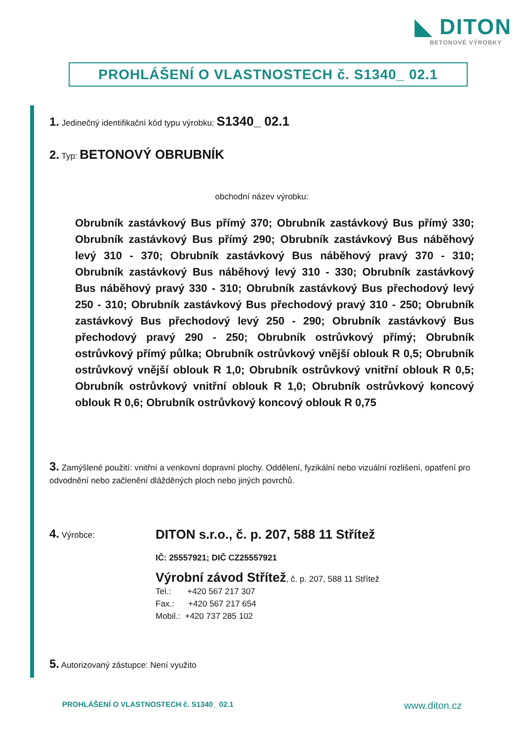◣ DITON
BETONOVÉ VÝROBKY
PROHLÁŠENÍ O VLASTNOSTECH č. S1340_ 02.1
1. Jedinečný identifikační kód typu výrobku: S1340_ 02.1
2. Typ: BETONOVÝ OBRUBNÍK
obchodní název výrobku:
Obrubník zastávkový Bus přímý 370; Obrubník zastávkový Bus přímý 330; Obrubník zastávkový Bus přímý 290; Obrubník zastávkový Bus náběhový levý 310 - 370; Obrubník zastávkový Bus náběhový pravý 370 - 310; Obrubník zastávkový Bus náběhový levý 310 - 330; Obrubník zastávkový Bus náběhový pravý 330 - 310; Obrubník zastávkový Bus přechodový levý 250 - 310; Obrubník zastávkový Bus přechodový pravý 310 - 250; Obrubník zastávkový Bus přechodový levý 250 - 290; Obrubník zastávkový Bus přechodový pravý 290 - 250; Obrubník ostrůvkový přímý; Obrubník ostrůvkový přímý půlka; Obrubník ostrůvkový vnější oblouk R 0,5; Obrubník ostrůvkový vnější oblouk R 1,0; Obrubník ostrůvkový vnitřní oblouk R 0,5; Obrubník ostrůvkový vnitřní oblouk R 1,0; Obrubník ostrůvkový koncový oblouk R 0,6; Obrubník ostrůvkový koncový oblouk R 0,75
3. Zamýšlené použití: vnitřní a venkovní dopravní plochy. Oddělení, fyzikální nebo vizuální rozlišení, opatření pro odvodnění nebo začlenění dlážděných ploch nebo jiných povrchů.
4. Výrobce:
DITON s.r.o., č. p. 207, 588 11 Střítež
IČ: 25557921; DIČ CZ25557921
Výrobní závod Střítež, č. p. 207, 588 11 Střítež
Tel.: +420 567 217 307
Fax.: +420 567 217 654
Mobil.: +420 737 285 102
5. Autorizovaný zástupce: Není využito
PROHLÁŠENÍ O VLASTNOSTECH č. S1340_ 02.1 www.diton.cz